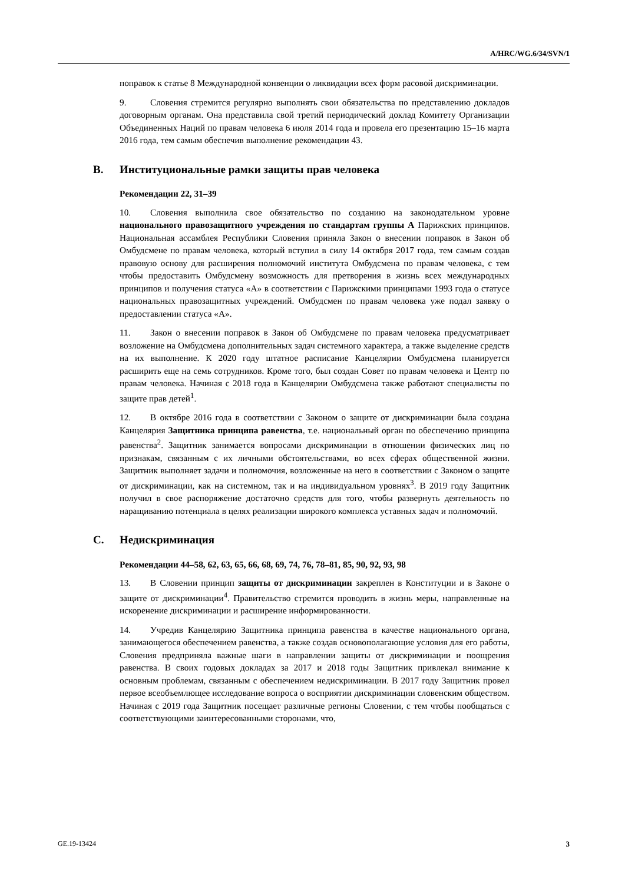A/HRC/WG.6/34/SVN/1
поправок к статье 8 Международной конвенции о ликвидации всех форм расовой дискриминации.
9. Словения стремится регулярно выполнять свои обязательства по представлению докладов договорным органам. Она представила свой третий периодический доклад Комитету Организации Объединенных Наций по правам человека 6 июля 2014 года и провела его презентацию 15–16 марта 2016 года, тем самым обеспечив выполнение рекомендации 43.
B. Институциональные рамки защиты прав человека
Рекомендации 22, 31–39
10. Словения выполнила свое обязательство по созданию на законодательном уровне национального правозащитного учреждения по стандартам группы А Парижских принципов. Национальная ассамблея Республики Словения приняла Закон о внесении поправок в Закон об Омбудсмене по правам человека, который вступил в силу 14 октября 2017 года, тем самым создав правовую основу для расширения полномочий института Омбудсмена по правам человека, с тем чтобы предоставить Омбудсмену возможность для претворения в жизнь всех международных принципов и получения статуса «A» в соответствии с Парижскими принципами 1993 года о статусе национальных правозащитных учреждений. Омбудсмен по правам человека уже подал заявку о предоставлении статуса «A».
11. Закон о внесении поправок в Закон об Омбудсмене по правам человека предусматривает возложение на Омбудсмена дополнительных задач системного характера, а также выделение средств на их выполнение. К 2020 году штатное расписание Канцелярии Омбудсмена планируется расширить еще на семь сотрудников. Кроме того, был создан Совет по правам человека и Центр по правам человека. Начиная с 2018 года в Канцелярии Омбудсмена также работают специалисты по защите прав детей<sup>1</sup>.
12. В октябре 2016 года в соответствии с Законом о защите от дискриминации была создана Канцелярия Защитника принципа равенства, т.е. национальный орган по обеспечению принципа равенства<sup>2</sup>. Защитник занимается вопросами дискриминации в отношении физических лиц по признакам, связанным с их личными обстоятельствами, во всех сферах общественной жизни. Защитник выполняет задачи и полномочия, возложенные на него в соответствии с Законом о защите от дискриминации, как на системном, так и на индивидуальном уровнях<sup>3</sup>. В 2019 году Защитник получил в свое распоряжение достаточно средств для того, чтобы развернуть деятельность по наращиванию потенциала в целях реализации широкого комплекса уставных задач и полномочий.
C. Недискриминация
Рекомендации 44–58, 62, 63, 65, 66, 68, 69, 74, 76, 78–81, 85, 90, 92, 93, 98
13. В Словении принцип защиты от дискриминации закреплен в Конституции и в Законе о защите от дискриминации<sup>4</sup>. Правительство стремится проводить в жизнь меры, направленные на искоренение дискриминации и расширение информированности.
14. Учредив Канцелярию Защитника принципа равенства в качестве национального органа, занимающегося обеспечением равенства, а также создав основополагающие условия для его работы, Словения предприняла важные шаги в направлении защиты от дискриминации и поощрения равенства. В своих годовых докладах за 2017 и 2018 годы Защитник привлекал внимание к основным проблемам, связанным с обеспечением недискриминации. В 2017 году Защитник провел первое всеобъемлющее исследование вопроса о восприятии дискриминации словенским обществом. Начиная с 2019 года Защитник посещает различные регионы Словении, с тем чтобы пообщаться с соответствующими заинтересованными сторонами, что,
GE.19-13424 3